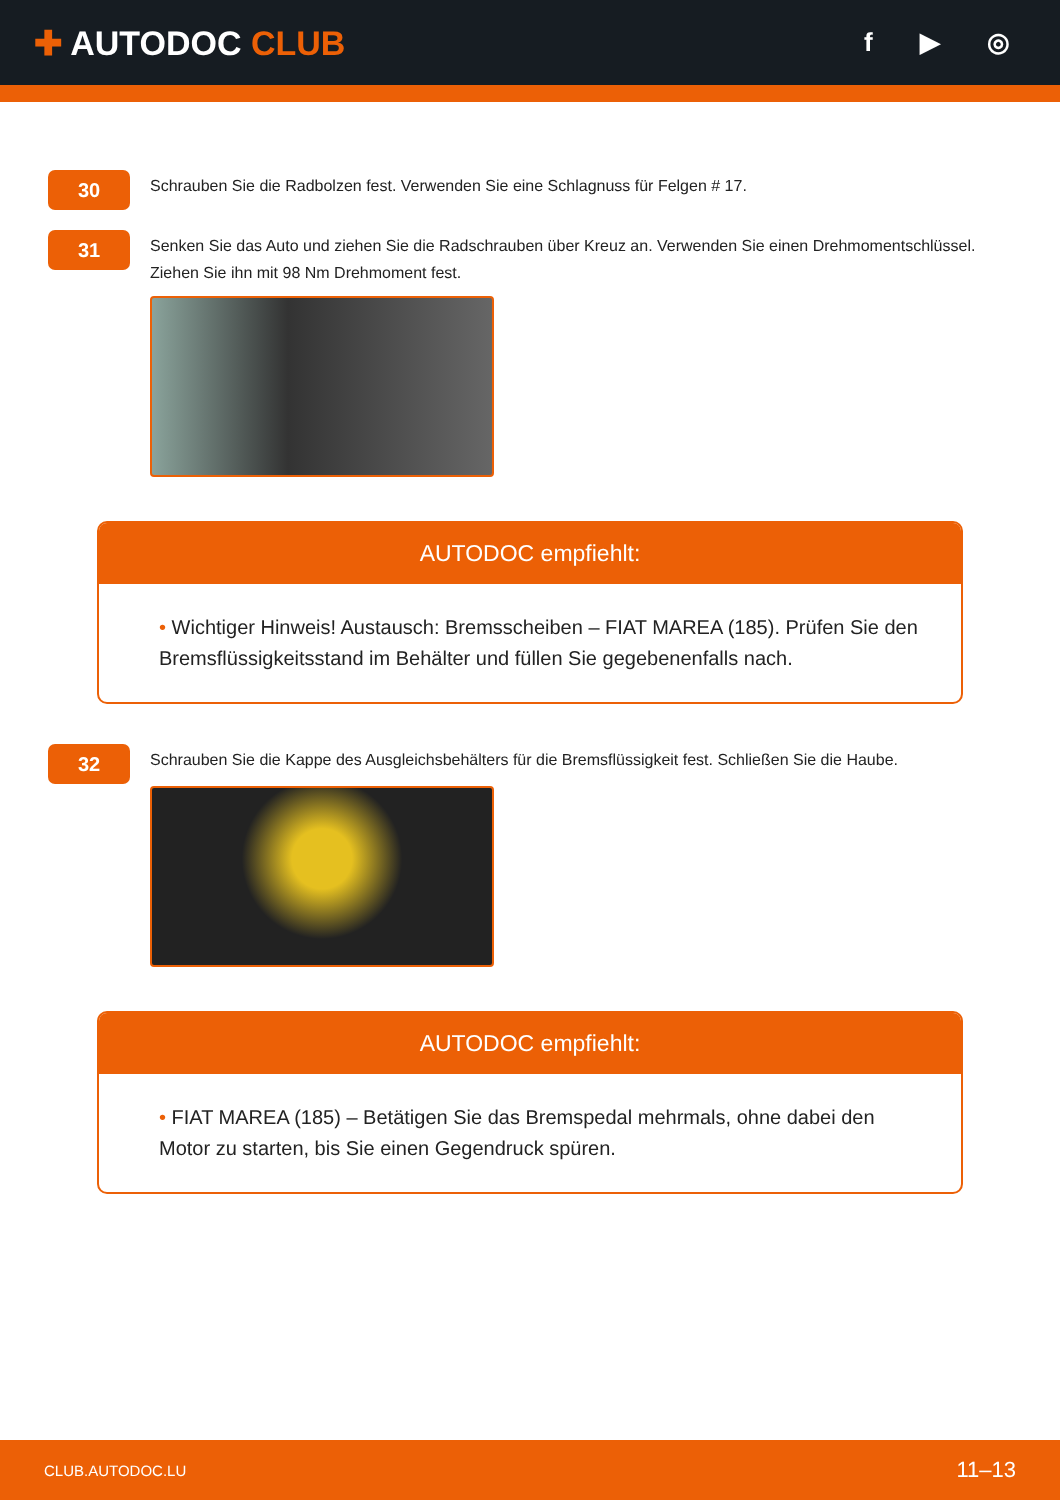✚ AUTODOC CLUB
f ▶ ◎
30
Schrauben Sie die Radbolzen fest. Verwenden Sie eine Schlagnuss für Felgen # 17.
31
Senken Sie das Auto und ziehen Sie die Radschrauben über Kreuz an. Verwenden Sie einen Drehmomentschlüssel. Ziehen Sie ihn mit 98 Nm Drehmoment fest.
AUTODOC empfiehlt:
• Wichtiger Hinweis! Austausch: Bremsscheiben – FIAT MAREA (185). Prüfen Sie den Bremsflüssigkeitsstand im Behälter und füllen Sie gegebenenfalls nach.
32
Schrauben Sie die Kappe des Ausgleichsbehälters für die Bremsflüssigkeit fest. Schließen Sie die Haube.
AUTODOC empfiehlt:
• FIAT MAREA (185) – Betätigen Sie das Bremspedal mehrmals, ohne dabei den Motor zu starten, bis Sie einen Gegendruck spüren.
CLUB.AUTODOC.LU 11–13